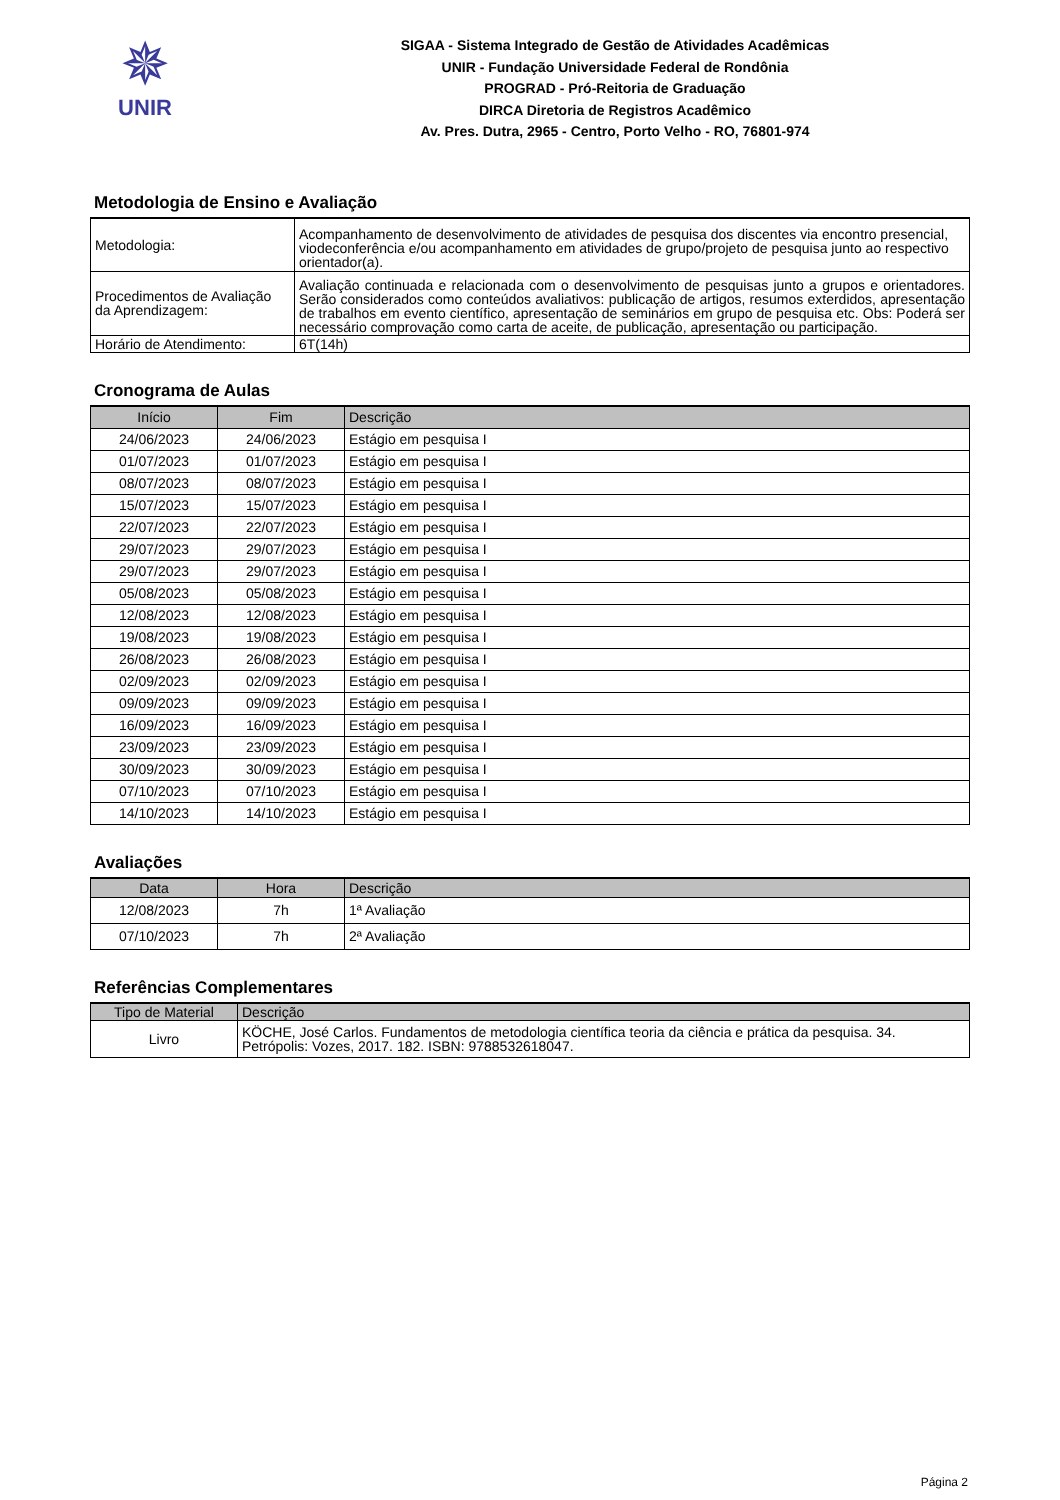✵
UNIR
SIGAA - Sistema Integrado de Gestão de Atividades Acadêmicas
UNIR - Fundação Universidade Federal de Rondônia
PROGRAD - Pró-Reitoria de Graduação
DIRCA Diretoria de Registros Acadêmico
Av. Pres. Dutra, 2965 - Centro, Porto Velho - RO, 76801-974
Metodologia de Ensino e Avaliação
| Metodologia: | Acompanhamento de desenvolvimento de atividades de pesquisa dos discentes via encontro presencial, viodeconferência e/ou acompanhamento em atividades de grupo/projeto de pesquisa junto ao respectivo orientador(a). |
| Procedimentos de Avaliação da Aprendizagem: | Avaliação continuada e relacionada com o desenvolvimento de pesquisas junto a grupos e orientadores. Serão considerados como conteúdos avaliativos: publicação de artigos, resumos exterdidos, apresentação de trabalhos em evento científico, apresentação de seminários em grupo de pesquisa etc. Obs: Poderá ser necessário comprovação como carta de aceite, de publicação, apresentação ou participação. |
| Horário de Atendimento: | 6T(14h) |
Cronograma de Aulas
| Início | Fim | Descrição |
| --- | --- | --- |
| 24/06/2023 | 24/06/2023 | Estágio em pesquisa I |
| 01/07/2023 | 01/07/2023 | Estágio em pesquisa I |
| 08/07/2023 | 08/07/2023 | Estágio em pesquisa I |
| 15/07/2023 | 15/07/2023 | Estágio em pesquisa I |
| 22/07/2023 | 22/07/2023 | Estágio em pesquisa I |
| 29/07/2023 | 29/07/2023 | Estágio em pesquisa I |
| 29/07/2023 | 29/07/2023 | Estágio em pesquisa I |
| 05/08/2023 | 05/08/2023 | Estágio em pesquisa I |
| 12/08/2023 | 12/08/2023 | Estágio em pesquisa I |
| 19/08/2023 | 19/08/2023 | Estágio em pesquisa I |
| 26/08/2023 | 26/08/2023 | Estágio em pesquisa I |
| 02/09/2023 | 02/09/2023 | Estágio em pesquisa I |
| 09/09/2023 | 09/09/2023 | Estágio em pesquisa I |
| 16/09/2023 | 16/09/2023 | Estágio em pesquisa I |
| 23/09/2023 | 23/09/2023 | Estágio em pesquisa I |
| 30/09/2023 | 30/09/2023 | Estágio em pesquisa I |
| 07/10/2023 | 07/10/2023 | Estágio em pesquisa I |
| 14/10/2023 | 14/10/2023 | Estágio em pesquisa I |
Avaliações
| Data | Hora | Descrição |
| --- | --- | --- |
| 12/08/2023 | 7h | 1ª Avaliação |
| 07/10/2023 | 7h | 2ª Avaliação |
Referências Complementares
| Tipo de Material | Descrição |
| --- | --- |
| Livro | KÖCHE, José Carlos. Fundamentos de metodologia científica teoria da ciência e prática da pesquisa. 34. Petrópolis: Vozes, 2017. 182. ISBN: 9788532618047. |
Página 2